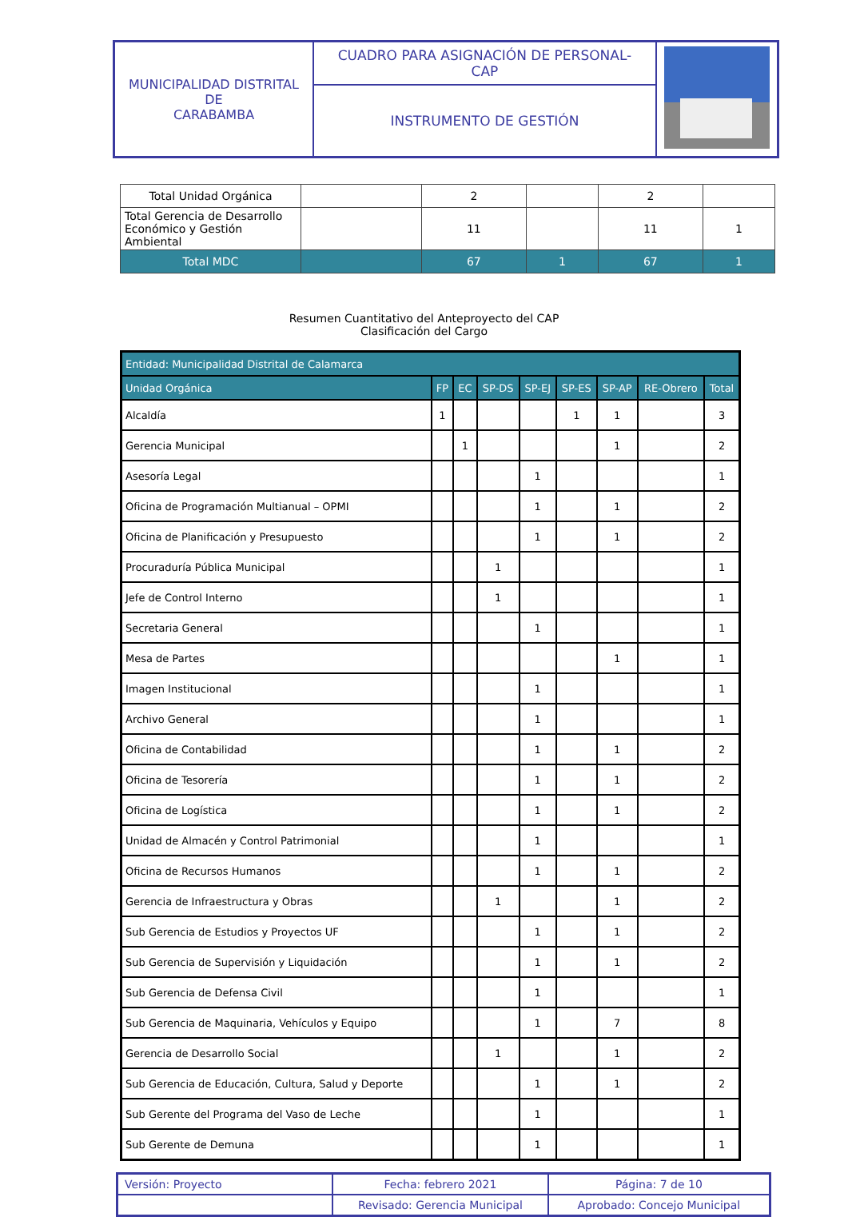| MUNICIPALIDAD DISTRITAL DE CARABAMBA | CUADRO PARA ASIGNACIÓN DE PERSONAL- CAP | |
| | INSTRUMENTO DE GESTIÓN | |
| Total Unidad Orgánica | | 2 | | 2 | |
| Total Gerencia de Desarrollo Económico y Gestión Ambiental | | 11 | | 11 | 1 |
| Total MDC | | 67 | 1 | 67 | 1 |
Resumen Cuantitativo del Anteproyecto del CAP
Clasificación del Cargo
| Entidad: Municipalidad Distrital de Calamarca | | | | | | | | |
| --- | --- | --- | --- | --- | --- | --- | --- | --- |
| Unidad Orgánica | FP | EC | SP-DS | SP-EJ | SP-ES | SP-AP | RE-Obrero | Total |
| Alcaldía | 1 | | | | 1 | 1 | | 3 |
| Gerencia Municipal | | 1 | | | | 1 | | 2 |
| Asesoría Legal | | | | 1 | | | | 1 |
| Oficina de Programación Multianual – OPMI | | | | 1 | | 1 | | 2 |
| Oficina de Planificación y Presupuesto | | | | 1 | | 1 | | 2 |
| Procuraduría Pública Municipal | | | 1 | | | | | 1 |
| Jefe de Control Interno | | | 1 | | | | | 1 |
| Secretaria General | | | | 1 | | | | 1 |
| Mesa de Partes | | | | | | 1 | | 1 |
| Imagen Institucional | | | | 1 | | | | 1 |
| Archivo General | | | | 1 | | | | 1 |
| Oficina de Contabilidad | | | | 1 | | 1 | | 2 |
| Oficina de Tesorería | | | | 1 | | 1 | | 2 |
| Oficina de Logística | | | | 1 | | 1 | | 2 |
| Unidad de Almacén y Control Patrimonial | | | | 1 | | | | 1 |
| Oficina de Recursos Humanos | | | | 1 | | 1 | | 2 |
| Gerencia de Infraestructura y Obras | | | 1 | | | 1 | | 2 |
| Sub Gerencia de Estudios y Proyectos UF | | | | 1 | | 1 | | 2 |
| Sub Gerencia de Supervisión y Liquidación | | | | 1 | | 1 | | 2 |
| Sub Gerencia de Defensa Civil | | | | 1 | | | | 1 |
| Sub Gerencia de Maquinaria, Vehículos y Equipo | | | | 1 | | 7 | | 8 |
| Gerencia de Desarrollo Social | | | 1 | | | 1 | | 2 |
| Sub Gerencia de Educación, Cultura, Salud y Deporte | | | | 1 | | 1 | | 2 |
| Sub Gerente del Programa del Vaso de Leche | | | | 1 | | | | 1 |
| Sub Gerente de Demuna | | | | 1 | | | | 1 |
| Versión: Proyecto | Fecha: febrero 2021 | Página: 7 de 10 |
| | Revisado: Gerencia Municipal | Aprobado: Concejo Municipal |